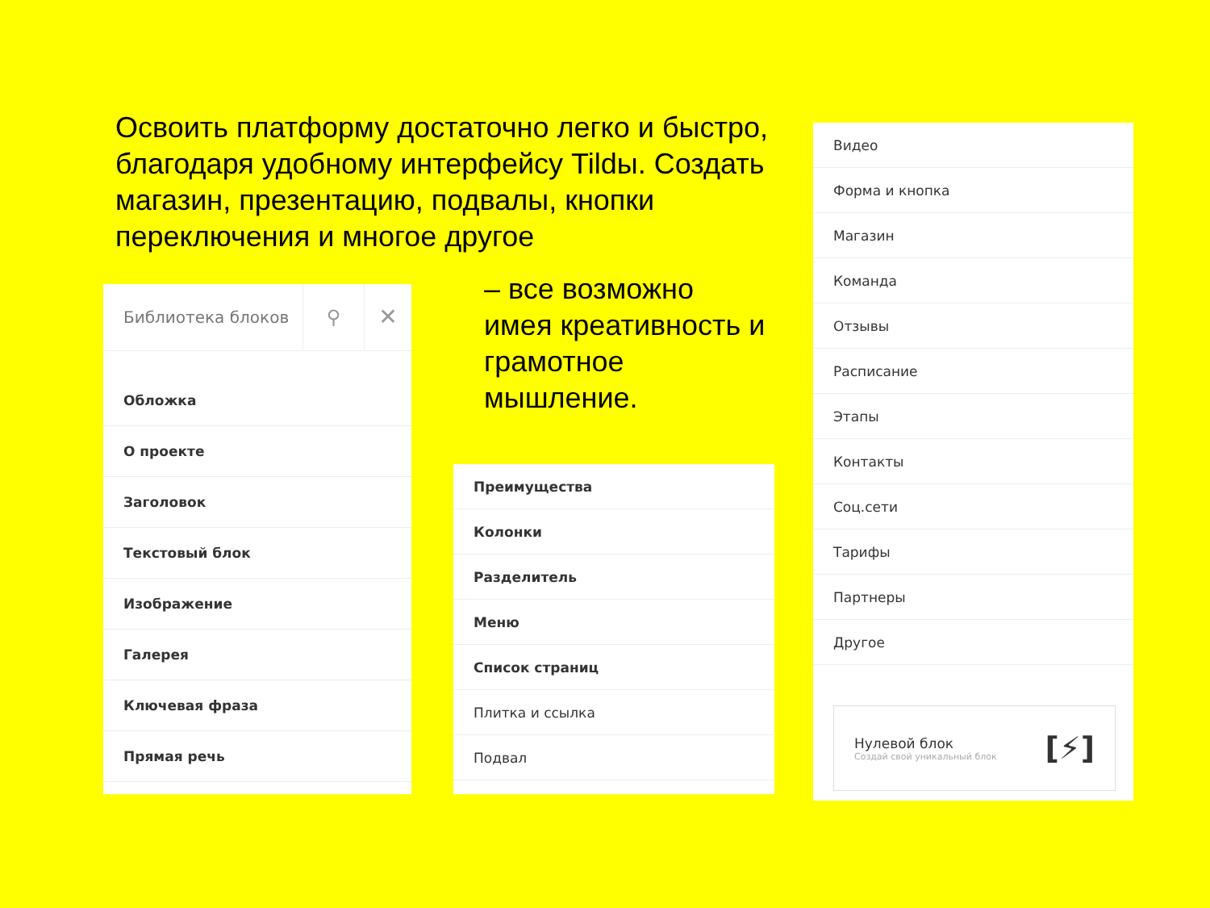Освоить платформу достаточно легко и быстро, благодаря удобному интерфейсу Tildы. Создать магазин, презентацию, подвалы, кнопки переключения и многое другое
Библиотека блоков
⚲
✕
Обложка
О проекте
Заголовок
Текстовый блок
Изображение
Галерея
Ключевая фраза
Прямая речь
– все возможно имея креативность и грамотное мышление.
Преимущества
Колонки
Разделитель
Меню
Список страниц
Плитка и ссылка
Подвал
Видео
Форма и кнопка
Магазин
Команда
Отзывы
Расписание
Этапы
Контакты
Соц.сети
Тарифы
Партнеры
Другое
Нулевой блок
Создай свой уникальный блок
[⚡]